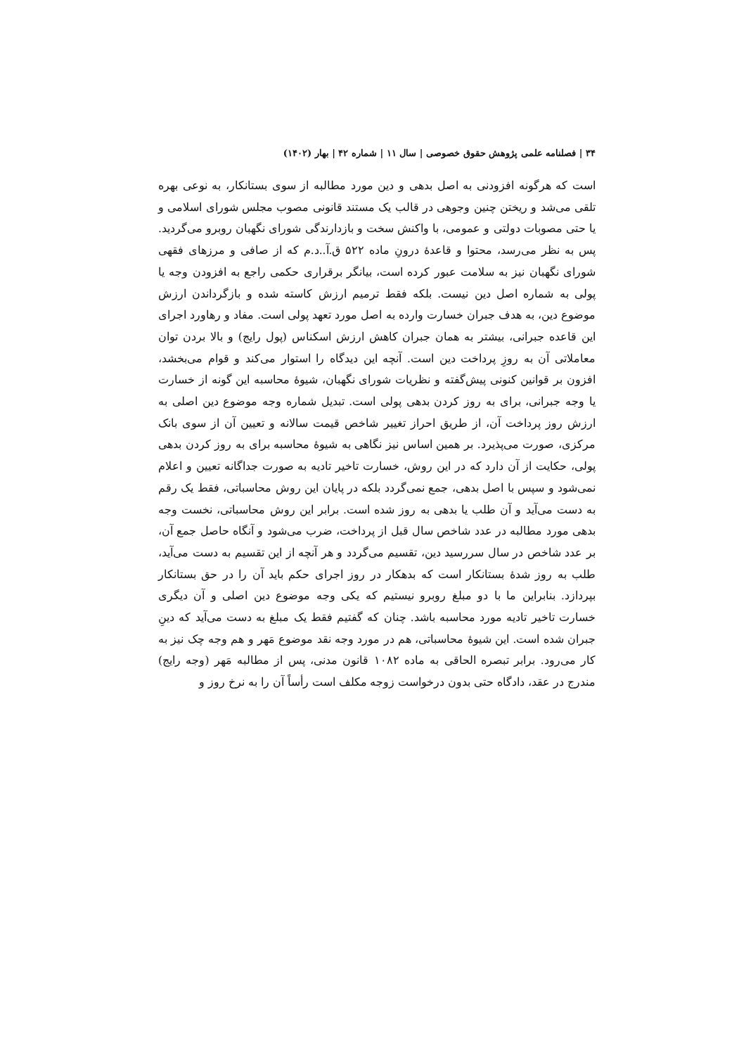۳۴ | فصلنامه علمی پژوهش حقوق خصوصی | سال ۱۱ | شماره ۴۲ | بهار (۱۴۰۲)
است که هرگونه افزودنی به اصل بدهی و دین مورد مطالبه از سوی بستانکار، به نوعی بهره تلقی می‌شد و ریختن چنین وجوهی در قالب یک مستند قانونی مصوب مجلس شورای اسلامی و یا حتی مصوبات دولتی و عمومی، با واکنش سخت و بازدارندگی شورای نگهبان روبرو می‌گردید. پس به نظر می‌رسد، محتوا و قاعدهٔ درونِ ماده ۵۲۲ ق.آ..د.م که از صافی و مرزهای فقهی شورای نگهبان نیز به سلامت عبور کرده است، بیانگر برقراری حکمی راجع به افزودن وجه یا پولی به شماره اصل دین نیست. بلکه فقط ترمیم ارزش کاسته شده و بازگرداندن ارزش موضوع دین، به هدف جبران خسارت وارده به اصل مورد تعهد پولی است. مفاد و رهاورد اجرای این قاعده جبرانی، بیشتر به همان جبران کاهش ارزش اسکناس (پول رایج) و بالا بردن توان معاملاتی آن به روزِ پرداخت دین است. آنچه این دیدگاه را استوار می‌کند و قوام می‌بخشد، افزون بر قوانین کنونی پیش‌گفته و نظریات شورای نگهبان، شیوهٔ محاسبه این گونه از خسارت یا وجه جبرانی، برای به روز کردن بدهی پولی است. تبدیل شماره وجه موضوع دین اصلی به ارزش روز پرداخت آن، از طریق احراز تغییر شاخص قیمت سالانه و تعیین آن از سوی بانک مرکزی، صورت می‌پذیرد. بر همین اساس نیز نگاهی به شیوهٔ محاسبه برای به روز کردن بدهی پولی، حکایت از آن دارد که در این روش، خسارت تاخیر تادیه به صورت جداگانه تعیین و اعلام نمی‌شود و سپس با اصل بدهی، جمع نمی‌گردد بلکه در پایان این روش محاسباتی، فقط یک رقم به دست می‌آید و آن طلب یا بدهی به روز شده است. برابر این روش محاسباتی، نخست وجه بدهی مورد مطالبه در عدد شاخص سال قبل از پرداخت، ضرب می‌شود و آنگاه حاصل جمع آن، بر عدد شاخص در سال سررسید دین، تقسیم می‌گردد و هر آنچه از این تقسیم به دست می‌آید، طلب به روز شدهٔ بستانکار است که بدهکار در روز اجرای حکم باید آن را در حق بستانکار بپردازد. بنابراین ما با دو مبلغ روبرو نیستیم که یکی وجه موضوع دین اصلی و آن دیگری خسارت تاخیر تادیه مورد محاسبه باشد. چنان که گفتیم فقط یک مبلغ به دست می‌آید که دینِ جبران شده است. این شیوهٔ محاسباتی، هم در مورد وجه نقد موضوع مَهر و هم وجه چک نیز به کار می‌رود. برابر تبصره الحاقی به ماده ۱۰۸۲ قانون مدنی، پس از مطالبه مَهر (وجه رایج) مندرج در عقد، دادگاه حتی بدون درخواست زوجه مکلف است رأساً آن را به نرخ روز و